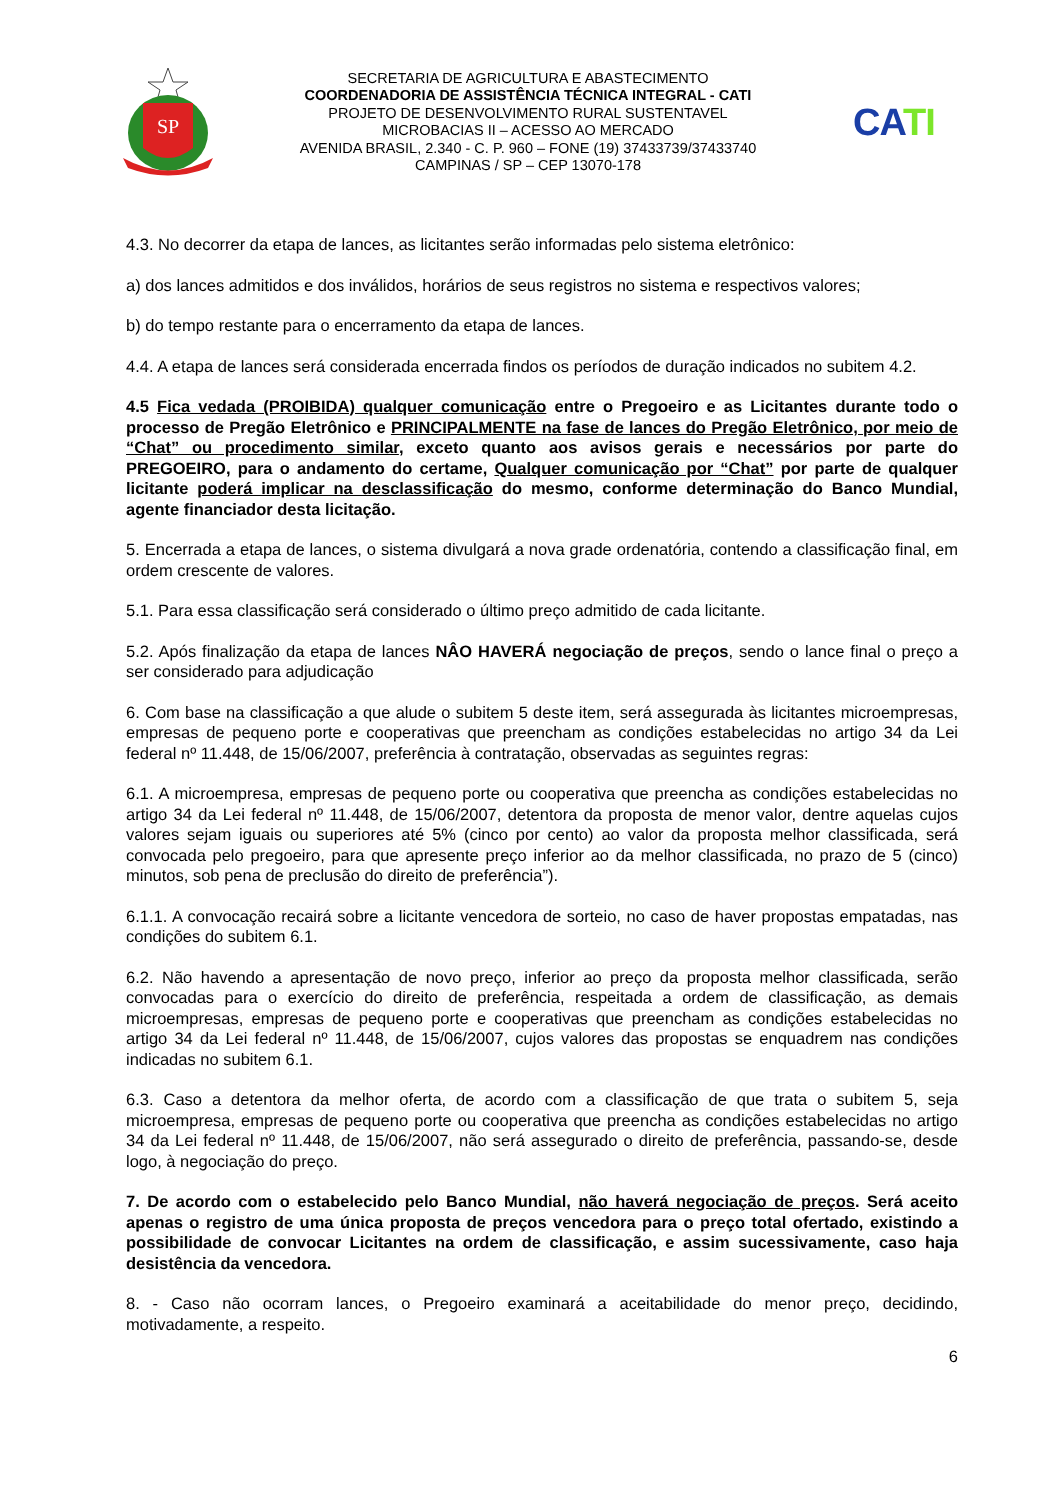SP
SECRETARIA DE AGRICULTURA E ABASTECIMENTO
COORDENADORIA DE ASSISTÊNCIA TÉCNICA INTEGRAL - CATI
PROJETO DE DESENVOLVIMENTO RURAL SUSTENTAVEL
MICROBACIAS II – ACESSO AO MERCADO
AVENIDA BRASIL, 2.340 - C. P. 960 – FONE (19) 37433739/37433740
CAMPINAS / SP – CEP 13070-178
CATI
4.3. No decorrer da etapa de lances, as licitantes serão informadas pelo sistema eletrônico:
a) dos lances admitidos e dos inválidos, horários de seus registros no sistema e respectivos valores;
b) do tempo restante para o encerramento da etapa de lances.
4.4. A etapa de lances será considerada encerrada findos os períodos de duração indicados no subitem 4.2.
4.5 Fica vedada (PROIBIDA) qualquer comunicação entre o Pregoeiro e as Licitantes durante todo o processo de Pregão Eletrônico e PRINCIPALMENTE na fase de lances do Pregão Eletrônico, por meio de “Chat” ou procedimento similar, exceto quanto aos avisos gerais e necessários por parte do PREGOEIRO, para o andamento do certame, Qualquer comunicação por “Chat” por parte de qualquer licitante poderá implicar na desclassificação do mesmo, conforme determinação do Banco Mundial, agente financiador desta licitação.
5. Encerrada a etapa de lances, o sistema divulgará a nova grade ordenatória, contendo a classificação final, em ordem crescente de valores.
5.1. Para essa classificação será considerado o último preço admitido de cada licitante.
5.2. Após finalização da etapa de lances NÂO HAVERÁ negociação de preços, sendo o lance final o preço a ser considerado para adjudicação
6. Com base na classificação a que alude o subitem 5 deste item, será assegurada às licitantes microempresas, empresas de pequeno porte e cooperativas que preencham as condições estabelecidas no artigo 34 da Lei federal nº 11.448, de 15/06/2007, preferência à contratação, observadas as seguintes regras:
6.1. A microempresa, empresas de pequeno porte ou cooperativa que preencha as condições estabelecidas no artigo 34 da Lei federal nº 11.448, de 15/06/2007, detentora da proposta de menor valor, dentre aquelas cujos valores sejam iguais ou superiores até 5% (cinco por cento) ao valor da proposta melhor classificada, será convocada pelo pregoeiro, para que apresente preço inferior ao da melhor classificada, no prazo de 5 (cinco) minutos, sob pena de preclusão do direito de preferência”).
6.1.1. A convocação recairá sobre a licitante vencedora de sorteio, no caso de haver propostas empatadas, nas condições do subitem 6.1.
6.2. Não havendo a apresentação de novo preço, inferior ao preço da proposta melhor classificada, serão convocadas para o exercício do direito de preferência, respeitada a ordem de classificação, as demais microempresas, empresas de pequeno porte e cooperativas que preencham as condições estabelecidas no artigo 34 da Lei federal nº 11.448, de 15/06/2007, cujos valores das propostas se enquadrem nas condições indicadas no subitem 6.1.
6.3. Caso a detentora da melhor oferta, de acordo com a classificação de que trata o subitem 5, seja microempresa, empresas de pequeno porte ou cooperativa que preencha as condições estabelecidas no artigo 34 da Lei federal nº 11.448, de 15/06/2007, não será assegurado o direito de preferência, passando-se, desde logo, à negociação do preço.
7. De acordo com o estabelecido pelo Banco Mundial, não haverá negociação de preços. Será aceito apenas o registro de uma única proposta de preços vencedora para o preço total ofertado, existindo a possibilidade de convocar Licitantes na ordem de classificação, e assim sucessivamente, caso haja desistência da vencedora.
8. - Caso não ocorram lances, o Pregoeiro examinará a aceitabilidade do menor preço, decidindo, motivadamente, a respeito.
6